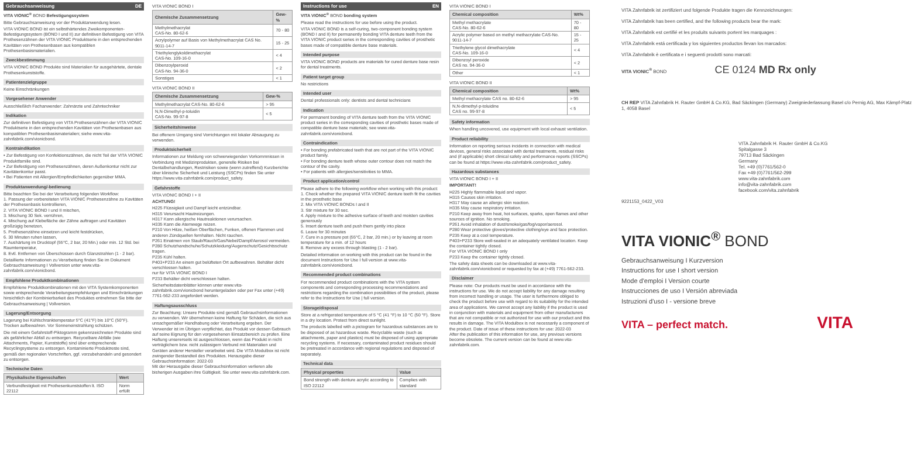Gebrauchsanweisung DE
VITA VIONIC<sup>®</sup> BOND Befestigungssystem
Bitte Gebrauchsanweisung vor der Produktanwendung lesen.
VITA VIONIC BOND ist ein selbsthärtendes Zweikomponenten-Befestigungssystem (BOND I und II) zur definitiven Befestigung von VITA Prothesenzähnen der VITA VIONIC Produktserie in den entsprechenden Kavitäten von Prothesenbasen aus kompatiblen Prothesenbasismaterialien.
Zweckbestimmung
VITA VIONIC BOND Produkte sind Materialien für ausgehärtete, dentale Prothesenkunststoffe.
Patientenzielgruppe
Keine Einschränkungen
Vorgesehener Anwender
Ausschließlich Fachanwender: Zahnärzte und Zahntechniker
Indikation
Zur definitiven Befestigung von VITA Prothesenzähnen der VITA VIONIC Produktserie in den entsprechenden Kavitäten von Prothesenbasen aus kompatiblen Prothesenbasismaterialien; siehe www.vita-zahnfabrik.com/vionicbond.
Kontraindikation
• Zur Befestigung von Konfektionszähnen, die nicht Teil der VITA VIONIC Produktfamilie sind.
• Zur Befestigung von Prothesenzähnen, deren Außenkontur nicht zur Kavitätenkontur passt.
• Bei Patienten mit Allergien/Empfindlichkeiten gegenüber MMA.
Produktanwendung/-bedienung
Bitte beachten Sie bei der Verarbeitung folgenden Workflow:
1. Passung der vorbereiteten VITA VIONIC Prothesenzähne zu Kavitäten der Prothesenbasis kontrollieren,
2. VITA VIONIC BOND I und II mischen,
3. Mischung 30 Sek. verrühren,
4. Mischung auf Klebefläche der Zähne auftragen und Kavitäten großzügig benetzen,
5. Prothesenzähne einsetzen und leicht festdrücken,
6. 30 Minuten ruhen lassen,
7. Aushärtung im Drucktopf (55°C, 2 bar, 20 Min.) oder min. 12 Std. bei Raumtemperatur,
8. Evtl. Entfernen von Überschüssen durch Glanzstrahlen (1 - 2 bar).
Detaillierte Informationen zu Verarbeitung finden Sie im Dokument Gebrauchsanweisung I Vollversion unter www.vita-zahnfabrik.com/vionicbond.
Empfohlene Produktkombinationen
Empfohlene Produktkombinationen mit den VITA Systemkomponenten sowie entsprechende Verarbeitungsempfehlungen und Einschränkungen hinsichtlich der Kombinierbarkeit des Produktes entnehmen Sie bitte der Gebrauchsanweisung | Vollversion.
Lagerung/Entsorgung
Lagerung bei Kühlschranktemperatur 5°C (41°F) bis 10°C (50°F). Trocken aufbewahren. Vor Sonneneinstrahlung schützen.
Die mit einem Gefahrstoff-Piktogramm gekennzeichneten Produkte sind als gefährlicher Abfall zu entsorgen. Recycelbare Abfälle (wie Attachments, Papier, Kunststoffe) sind über entsprechende Recyclingsysteme zu entsorgen. Kontaminierte Produktreste sind, gemäß den regionalen Vorschriften, ggf. vorzubehandeln und gesondert zu entsorgen.
Technische Daten
| Physikalische Eigenschaften | Wert |
| --- | --- |
| Verbundfestigkeit mit Prothesenkunststoffen lt. ISO 22112 | Norm erfüllt |
VITA VIONIC BOND I
| Chemische Zusammensetzung | Gew-% |
| --- | --- |
| Methylmethacrylat CAS-No. 80-62-6 | 70 - 80 |
| Acrylpolymer auf Basis von Methylmethacrylat CAS No. 9011-14-7 | 15 - 25 |
| Triethylenglykoldimethacrylat CAS-No. 109-16-0 | < 4 |
| Dibenzoylperoxid CAS-No. 94-36-0 | < 2 |
| Sonstiges | < 1 |
VITA VIONIC BOND II
| Chemische Zusammensetzung | Gew-% |
| --- | --- |
| Methylmethacrylat CAS-No. 80-62-6 | > 95 |
| N,N-Dimethyl-p-toluidin CAS-No. 99-97-8 | < 5 |
Sicherheitshinweise
Bei offenem Umgang sind Vorrichtungen mit lokaler Absaugung zu verwenden.
Produktsicherheit
Informationen zur Meldung von schwerwiegenden Vorkommnissen in Verbindung mit Medizinprodukten, generelle Risiken bei Dentalbehandlungen, Restrisiken sowie (wenn zutreffend) Kurzberichte über klinische Sicherheit und Leistung (SSCPs) finden Sie unter https://www.vita-zahnfabrik.com/product_safety.
Gefahrstoffe
VITA VIONIC BOND I + II
ACHTUNG!
H225 Flüssigkeit und Dampf leicht entzündbar.
H315 Verursacht Hautreizungen.
H317 Kann allergische Hautreaktionen verursachen.
H335 Kann die Atemwege reizen.
P210 Von Hitze, heißen Oberflächen, Funken, offenen Flammen und anderen Zündquellen fernhalten. Nicht rauchen.
P261 Einatmen von Staub/Rauch/Gas/Nebel/Dampf/Aerosol vermeiden.
P280 Schutzhandschuhe/Schutzkleidung/Augenschutz/Gesichtsschutz tragen.
P235 Kühl halten.
P403+P233 An einem gut belüfteten Ort aufbewahren. Behälter dicht verschlossen halten.
nur für VITA VIONIC BOND I
P233 Behälter dicht verschlossen halten.
Sicherheitsdatenblätter können unter www.vita-zahnfabrik.com/vionicbond heruntergeladen oder per Fax unter (+49) 7761-562-233 angefordert werden.
Haftungsausschluss
Zur Beachtung: Unsere Produkte sind gemäß Gebrauchsinformationen zu verwenden. Wir übernehmen keine Haftung für Schäden, die sich aus unsachgemäßer Handhabung oder Verarbeitung ergeben. Der Verwender ist im Übrigen verpflichtet, das Produkt vor dessen Gebrauch auf seine Eignung für den vorgesehenen Einsatzbereich zu prüfen. Eine Haftung unsererseits ist ausgeschlossen, wenn das Produkt in nicht verträglichem bzw. nicht zulässigem Verbund mit Materialien und Geräten anderer Hersteller verarbeitet wird. Die VITA Modulbox ist nicht zwingender Bestandteil des Produktes. Herausgabe dieser Gebrauchsinformation: 2022-03
Mit der Herausgabe dieser Gebrauchsinformation verlieren alle bisherigen Ausgaben ihre Gültigkeit. Sie unter www.vita-zahnfabrik.com.
Instructions for use EN
VITA VIONIC<sup>®</sup> BOND bonding system
Please read the instructions for use before using the product.
VITA VIONIC BOND is a self-curing, two-component bonding system (BOND I and II) for permanently bonding VITA denture teeth from the VITA VIONIC product series in the corresponding cavities of prosthetic bases made of compatible denture base materials.
Intended purpose
VITA VIONIC BOND products are materials for cured denture base resin for dental treatments.
Patient target group
No restrictions
Intended user
Dental professionals only: dentists and dental technicians
Indication
For permanent bonding of VITA denture teeth from the VITA VIONIC product series in the corresponding cavities of prosthetic bases made of compatible denture base materials; see www.vita-zahnfabrik.com/vionicbond.
Contraindication
• For bonding prefabricated teeth that are not part of the VITA VIONIC product family.
• For bonding denture teeth whose outer contour does not match the contour of the cavity.
• For patients with allergies/sensitivities to MMA.
Product application/control
Please adhere to the following workflow when working with this product:
1. Check whether the prepared VITA VIONIC denture teeth fit the cavities in the prosthetic base
2. Mix VITA VIONIC BONDs I and II
3. Stir mixture for 30 sec.
4. Apply mixture to the adhesive surface of teeth and moisten cavities generously
5. Insert denture teeth and push them gently into place
6. Leave for 30 minutes
7. Cure in a pressure pot (55°C, 2 bar, 20 min.) or by leaving at room temperature for a min. of 12 hours
8. Remove any excess through blasting (1 - 2 bar).
Detailed information on working with this product can be found in the document Instructions for Use I full version at www.vita-zahnfabrik.com/vionicbond.
Recommended product combinations
For recommended product combinations with the VITA system components and corresponding processing recommendations and restrictions regarding the combination possibilities of the product, please refer to the Instructions for Use | full version.
Storage/disposal
Store at a refrigerated temperature of 5 °C (41 °F) to 10 °C (50 °F). Store in a dry location. Protect from direct sunlight.
The products labelled with a pictogram for hazardous substances are to be disposed of as hazardous waste. Recyclable waste (such as attachments, paper and plastics) must be disposed of using appropriate recycling systems. If necessary, contaminated product residues should be pretreated in accordance with regional regulations and disposed of separately.
Technical data
| Physical properties | Value |
| --- | --- |
| Bond strength with denture acrylic according to ISO 22112 | Complies with standard |
VITA VIONIC BOND I
| Chemical composition | Wt% |
| --- | --- |
| Methyl methacrylate CAS-No. 80-62-6 | 70 - 80 |
| Acrylic polymer based on methyl methacrylate CAS-No. 9011-14-7 | 15 - 25 |
| Triethylene glycol dimethacrylate CAS-No. 109-16-0 | < 4 |
| Dibenzoyl peroxide CAS no. 94-36-0 | < 2 |
| Other | < 1 |
VITA VIONIC BOND II
| Chemical composition | Wt% |
| --- | --- |
| Methyl methacrylate CAS no. 80-62-6 | > 95 |
| N,N-dimethyl-p-toluidine CAS no. 99-97-8 | < 5 |
Safety information
When handling uncovered, use equipment with local exhaust ventilation.
Product reliability
Information on reporting serious incidents in connection with medical devices, general risks associated with dental treatments, residual risks and (if applicable) short clinical safety and performance reports (SSCPs) can be found at https://www.vita-zahnfabrik.com/product_safety.
Hazardous substances
VITA VIONIC BOND I + II
IMPORTANT!
H225 Highly flammable liquid and vapor.
H315 Causes skin irritation.
H317 May cause an allergic skin reaction.
H335 May cause respiratory irritation.
P210 Keep away from heat, hot surfaces, sparks, open flames and other sources of ignition. No smoking.
P261 Avoid inhalation of dust/smoke/gas/fog/vapor/aerosol.
P280 Wear protective gloves/protective clothing/eye and face protection.
P235 Keep at a cool temperature.
P403+P233 Store well-sealed in an adequately ventilated location. Keep the container tightly closed.
For VITA VIONIC BOND I only
P233 Keep the container tightly closed.
The safety data sheets can be downloaded at www.vita-zahnfabrik.com/vionicbond or requested by fax at (+49) 7761-562-233.
Disclaimer
Please note: Our products must be used in accordance with the instructions for use. We do not accept liability for any damage resulting from incorrect handling or usage. The user is furthermore obliged to check the product before use with regard to its suitability for the intended area of applications. We cannot accept any liability if the product is used in conjunction with materials and equipment from other manufacturers that are not compatible or not authorized for use with our product and this results in damage. The VITA Modulbox is not necessarily a component of the product. Date of issue of these instructions for use: 2022-03
After the publication of this information for use, any previous versions become obsolete. The current version can be found at www.vita-zahnfabrik.com.
VITA Zahnfabrik ist zertifiziert und folgende Produkte tragen die Kennzeichnungen:
VITA Zahnfabrik has been certified, and the following products bear the mark:
VITA Zahnfabrik est certifié et les produits suivants portent les marquages :
VITA Zahnfabrik está certificada y los siguientes productos llevan los marcados:
VITA Zahnfabrik è certificata e i seguenti prodotti sono marcati:
VITA VIONIC<sup>®</sup> BOND CE 0124 MD Rx only
CH REP VITA Zahnfabrik H. Rauter GmbH & Co.KG, Bad Säckingen (Germany) Zweigniederlassung Basel c/o Pernig AG, Max Kämpf-Platz 1, 4058 Basel
VITA Zahnfabrik H. Rauter GmbH & Co.KG
Spitalgasse 3
79713 Bad Säckingen
Germany
Tel. +49 (0)7761/562-0
Fax +49 (0)7761/562-299
www.vita-zahnfabrik.com
info@vita-zahnfabrik.com
facebook.com/vita.zahnfabrik
9221153_0422_V03
VITA VIONIC<sup>®</sup> BOND
Gebrauchsanweisung I Kurzversion
Instructions for use I short version
Mode d'emploi I Version courte
Instrucciones de uso I Versión abreviada
Istruzioni d'uso I - versione breve
VITA – perfect match. VITA